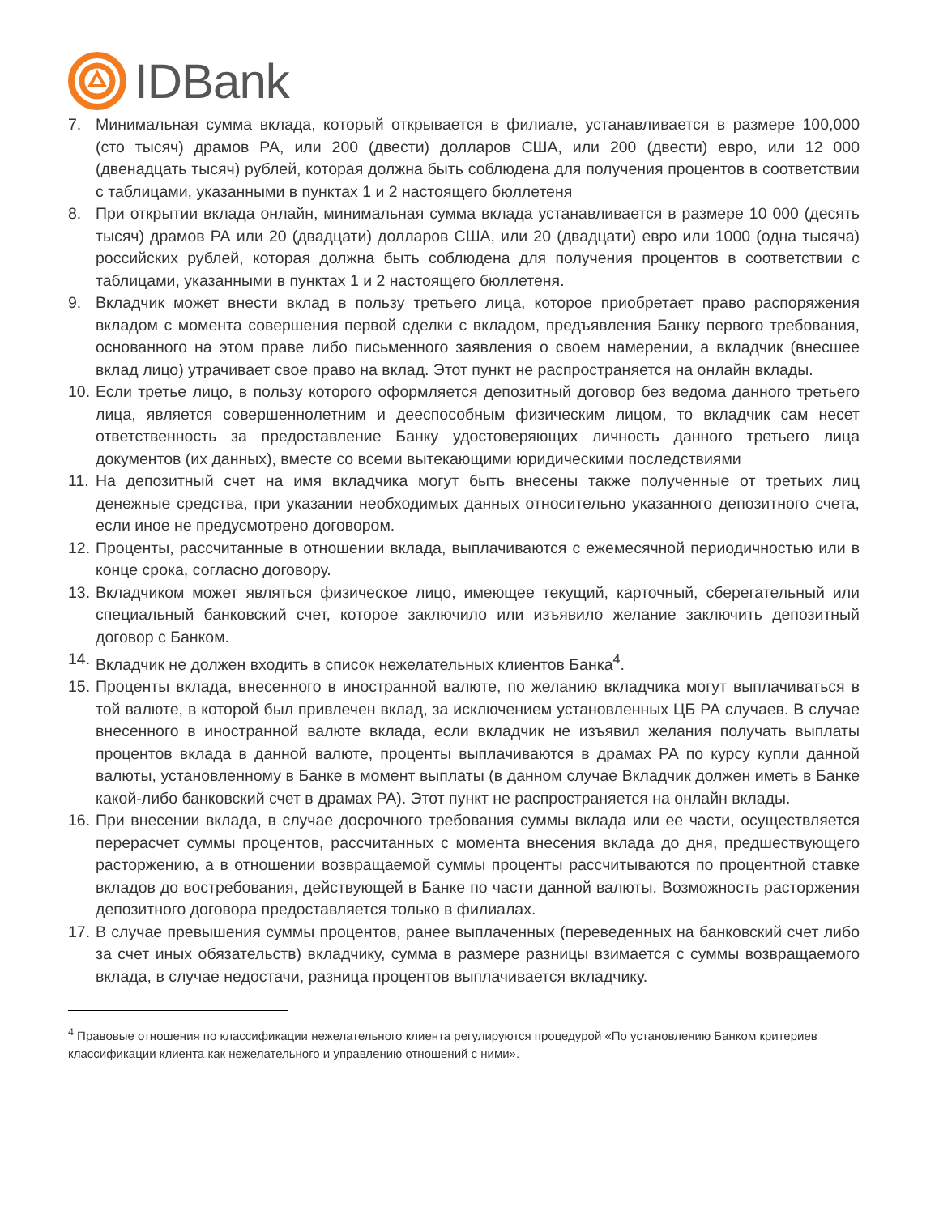IDBank
7. Минимальная сумма вклада, который открывается в филиале, устанавливается в размере 100,000 (сто тысяч) драмов РА, или 200 (двести) долларов США, или 200 (двести) евро, или 12 000 (двенадцать тысяч) рублей, которая должна быть соблюдена для получения процентов в соответствии с таблицами, указанными в пунктах 1 и 2 настоящего бюллетеня
8. При открытии вклада онлайн, минимальная сумма вклада устанавливается в размере 10 000 (десять тысяч) драмов РА или 20 (двадцати) долларов США, или 20 (двадцати) евро или 1000 (одна тысяча) российских рублей, которая должна быть соблюдена для получения процентов в соответствии с таблицами, указанными в пунктах 1 и 2 настоящего бюллетеня.
9. Вкладчик может внести вклад в пользу третьего лица, которое приобретает право распоряжения вкладом с момента совершения первой сделки с вкладом, предъявления Банку первого требования, основанного на этом праве либо письменного заявления о своем намерении, а вкладчик (внесшее вклад лицо) утрачивает свое право на вклад. Этот пункт не распространяется на онлайн вклады.
10. Если третье лицо, в пользу которого оформляется депозитный договор без ведома данного третьего лица, является совершеннолетним и дееспособным физическим лицом, то вкладчик сам несет ответственность за предоставление Банку удостоверяющих личность данного третьего лица документов (их данных), вместе со всеми вытекающими юридическими последствиями
11. На депозитный счет на имя вкладчика могут быть внесены также полученные от третьих лиц денежные средства, при указании необходимых данных относительно указанного депозитного счета, если иное не предусмотрено договором.
12. Проценты, рассчитанные в отношении вклада, выплачиваются с ежемесячной периодичностью или в конце срока, согласно договору.
13. Вкладчиком может являться физическое лицо, имеющее текущий, карточный, сберегательный или специальный банковский счет, которое заключило или изъявило желание заключить депозитный договор с Банком.
14. Вкладчик не должен входить в список нежелательных клиентов Банка<sup>4</sup>.
15. Проценты вклада, внесенного в иностранной валюте, по желанию вкладчика могут выплачиваться в той валюте, в которой был привлечен вклад, за исключением установленных ЦБ РА случаев. В случае внесенного в иностранной валюте вклада, если вкладчик не изъявил желания получать выплаты процентов вклада в данной валюте, проценты выплачиваются в драмах РА по курсу купли данной валюты, установленному в Банке в момент выплаты (в данном случае Вкладчик должен иметь в Банке какой-либо банковский счет в драмах РА). Этот пункт не распространяется на онлайн вклады.
16. При внесении вклада, в случае досрочного требования суммы вклада или ее части, осуществляется перерасчет суммы процентов, рассчитанных с момента внесения вклада до дня, предшествующего расторжению, а в отношении возвращаемой суммы проценты рассчитываются по процентной ставке вкладов до востребования, действующей в Банке по части данной валюты. Возможность расторжения депозитного договора предоставляется только в филиалах.
17. В случае превышения суммы процентов, ранее выплаченных (переведенных на банковский счет либо за счет иных обязательств) вкладчику, сумма в размере разницы взимается с суммы возвращаемого вклада, в случае недостачи, разница процентов выплачивается вкладчику.
<sup>4</sup> Правовые отношения по классификации нежелательного клиента регулируются процедурой «По установлению Банком критериев классификации клиента как нежелательного и управлению отношений с ними».